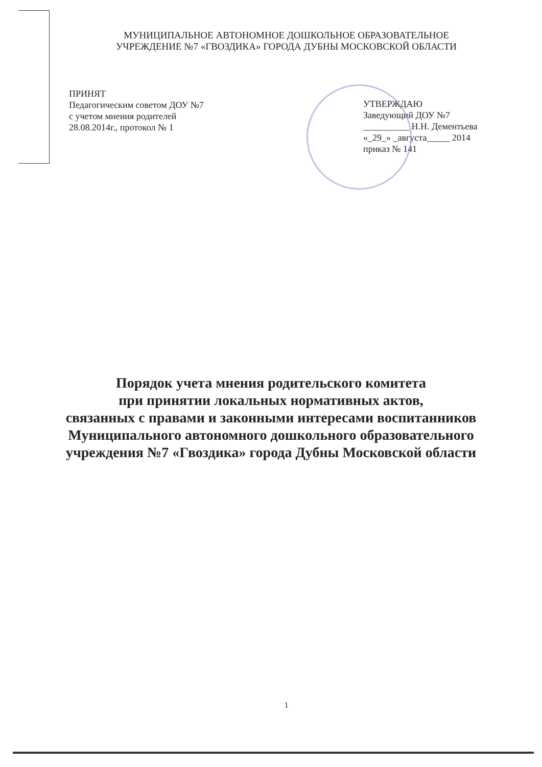МУНИЦИПАЛЬНОЕ АВТОНОМНОЕ ДОШКОЛЬНОЕ ОБРАЗОВАТЕЛЬНОЕ
УЧРЕЖДЕНИЕ №7 «ГВОЗДИКА» ГОРОДА ДУБНЫ МОСКОВСКОЙ ОБЛАСТИ
ПРИНЯТ
Педагогическим советом ДОУ №7
с учетом мнения родителей
28.08.2014г., протокол № 1
УТВЕРЖДАЮ
Заведующий ДОУ №7
__________ Н.Н. Дементьева
«_29_» _августа_____ 2014
приказ № 141
Порядок учета мнения родительского комитета
при принятии локальных нормативных актов,
связанных с правами и законными интересами воспитанников
Муниципального автономного дошкольного образовательного
учреждения №7 «Гвоздика» города Дубны Московской области
1